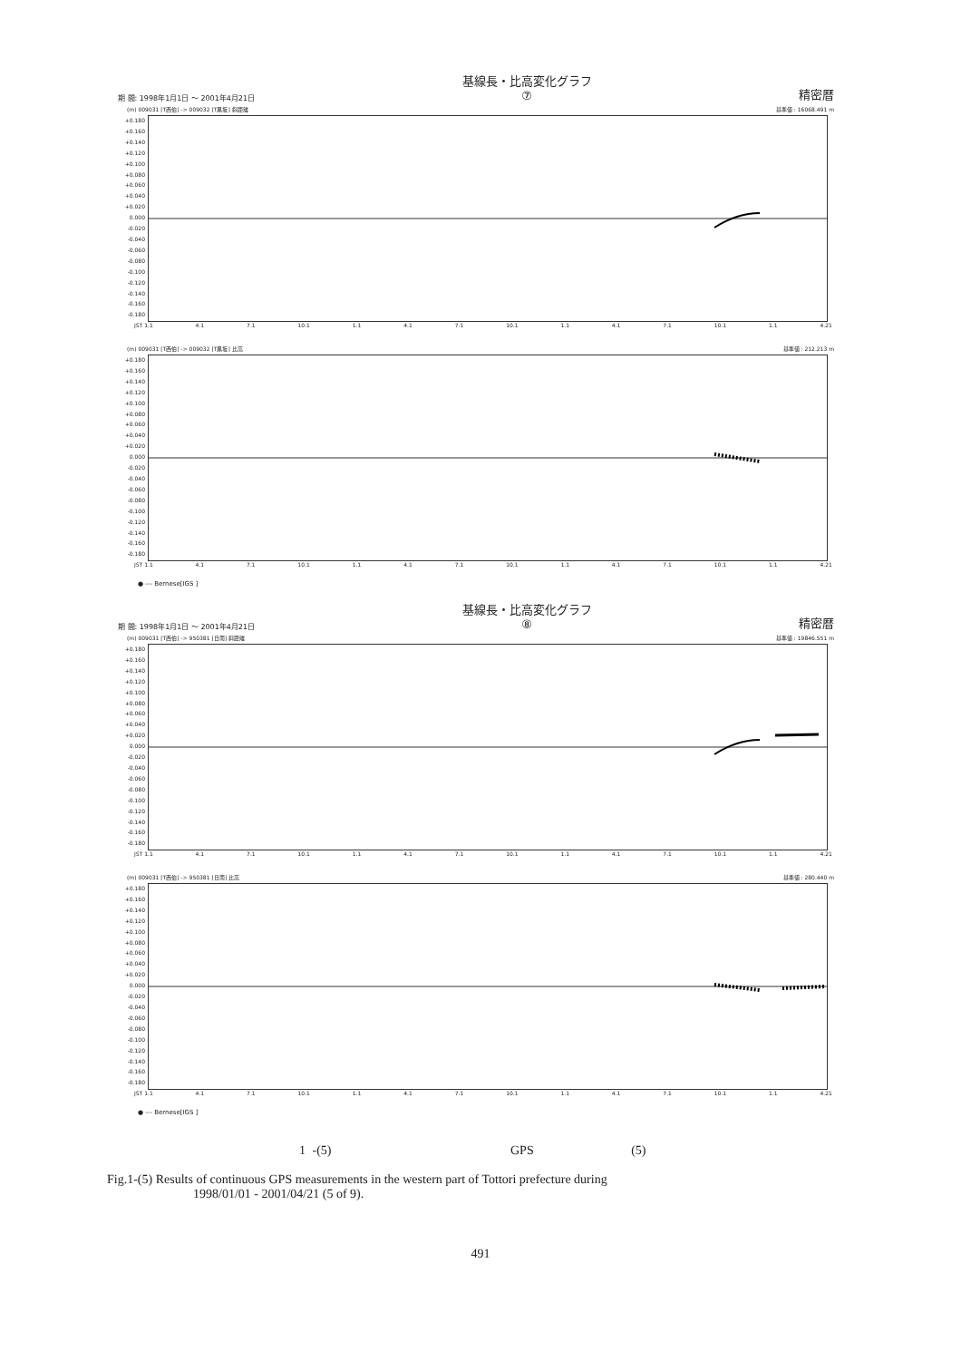期 間: 1998年1月1日 ～ 2001年4月21日 基線長・比高変化グラフ
⑦ 精密暦
(m) 009031 [T西伯] -> 009032 [T黒坂] 斜距離 基準値 : 16068.491 m
+0.180 +0.160 +0.140 +0.120 +0.100 +0.080 +0.060 +0.040 +0.020 0.000 -0.020 -0.040 -0.060 -0.080 -0.100 -0.120 -0.140 -0.160 -0.180
JST 1.1 4.1 7.1 10.1 1.1 4.1 7.1 10.1 1.1 4.1 7.1 10.1 1.1 4.21
(m) 009031 [T西伯] -> 009032 [T黒坂] 比高 基準値 : 212.213 m
+0.180 +0.160 +0.140 +0.120 +0.100 +0.080 +0.060 +0.040 +0.020 0.000 -0.020 -0.040 -0.060 -0.080 -0.100 -0.120 -0.140 -0.160 -0.180
JST 1.1 4.1 7.1 10.1 1.1 4.1 7.1 10.1 1.1 4.1 7.1 10.1 1.1 4.21
● --- Bernese[IGS ]
期 間: 1998年1月1日 ～ 2001年4月21日 基線長・比高変化グラフ
⑧ 精密暦
(m) 009031 [T西伯] -> 950381 [日南] 斜距離 基準値 : 19846.551 m
+0.180 +0.160 +0.140 +0.120 +0.100 +0.080 +0.060 +0.040 +0.020 0.000 -0.020 -0.040 -0.060 -0.080 -0.100 -0.120 -0.140 -0.160 -0.180
JST 1.1 4.1 7.1 10.1 1.1 4.1 7.1 10.1 1.1 4.1 7.1 10.1 1.1 4.21
(m) 009031 [T西伯] -> 950381 [日南] 比高 基準値 : 280.440 m
+0.180 +0.160 +0.140 +0.120 +0.100 +0.080 +0.060 +0.040 +0.020 0.000 -0.020 -0.040 -0.060 -0.080 -0.100 -0.120 -0.140 -0.160 -0.180
JST 1.1 4.1 7.1 10.1 1.1 4.1 7.1 10.1 1.1 4.1 7.1 10.1 1.1 4.21
● --- Bernese[IGS ]
1 -(5) GPS (5)
Fig.1-(5) Results of continuous GPS measurements in the western part of Tottori prefecture during
1998/01/01 - 2001/04/21 (5 of 9).
491